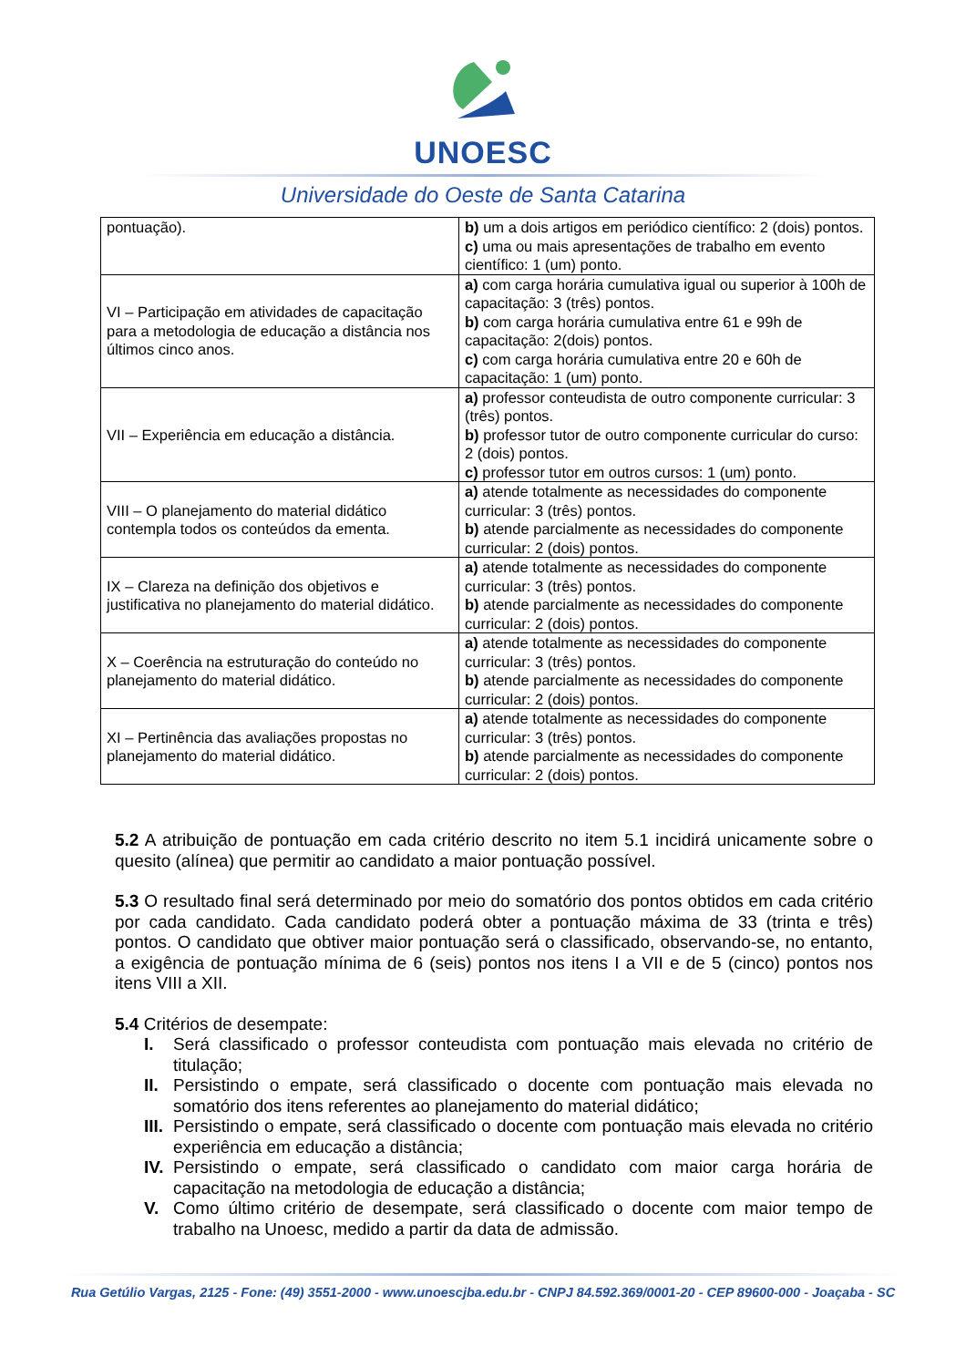UNOESC
Universidade do Oeste de Santa Catarina
| pontuação). | b) um a dois artigos em periódico científico: 2 (dois) pontos. c) uma ou mais apresentações de trabalho em evento científico: 1 (um) ponto. |
| VI – Participação em atividades de capacitação para a metodologia de educação a distância nos últimos cinco anos. | a) com carga horária cumulativa igual ou superior à 100h de capacitação: 3 (três) pontos. b) com carga horária cumulativa entre 61 e 99h de capacitação: 2(dois) pontos. c) com carga horária cumulativa entre 20 e 60h de capacitação: 1 (um) ponto. |
| VII – Experiência em educação a distância. | a) professor conteudista de outro componente curricular: 3 (três) pontos. b) professor tutor de outro componente curricular do curso: 2 (dois) pontos. c) professor tutor em outros cursos: 1 (um) ponto. |
| VIII – O planejamento do material didático contempla todos os conteúdos da ementa. | a) atende totalmente as necessidades do componente curricular: 3 (três) pontos. b) atende parcialmente as necessidades do componente curricular: 2 (dois) pontos. |
| IX – Clareza na definição dos objetivos e justificativa no planejamento do material didático. | a) atende totalmente as necessidades do componente curricular: 3 (três) pontos. b) atende parcialmente as necessidades do componente curricular: 2 (dois) pontos. |
| X – Coerência na estruturação do conteúdo no planejamento do material didático. | a) atende totalmente as necessidades do componente curricular: 3 (três) pontos. b) atende parcialmente as necessidades do componente curricular: 2 (dois) pontos. |
| XI – Pertinência das avaliações propostas no planejamento do material didático. | a) atende totalmente as necessidades do componente curricular: 3 (três) pontos. b) atende parcialmente as necessidades do componente curricular: 2 (dois) pontos. |
5.2 A atribuição de pontuação em cada critério descrito no item 5.1 incidirá unicamente sobre o quesito (alínea) que permitir ao candidato a maior pontuação possível.
5.3 O resultado final será determinado por meio do somatório dos pontos obtidos em cada critério por cada candidato. Cada candidato poderá obter a pontuação máxima de 33 (trinta e três) pontos. O candidato que obtiver maior pontuação será o classificado, observando-se, no entanto, a exigência de pontuação mínima de 6 (seis) pontos nos itens I a VII e de 5 (cinco) pontos nos itens VIII a XII.
5.4 Critérios de desempate:
I. Será classificado o professor conteudista com pontuação mais elevada no critério de titulação;
II. Persistindo o empate, será classificado o docente com pontuação mais elevada no somatório dos itens referentes ao planejamento do material didático;
III. Persistindo o empate, será classificado o docente com pontuação mais elevada no critério experiência em educação a distância;
IV. Persistindo o empate, será classificado o candidato com maior carga horária de capacitação na metodologia de educação a distância;
V. Como último critério de desempate, será classificado o docente com maior tempo de trabalho na Unoesc, medido a partir da data de admissão.
Rua Getúlio Vargas, 2125 - Fone: (49) 3551-2000 - www.unoescjba.edu.br - CNPJ 84.592.369/0001-20 - CEP 89600-000 - Joaçaba - SC